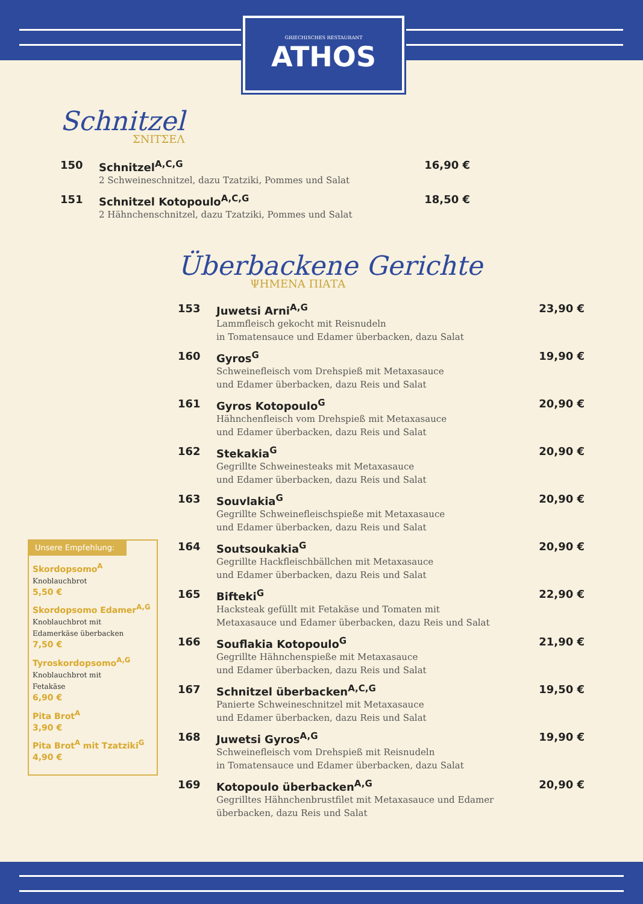GRIECHISCHES RESTAURANT
ATHOS
Schnitzel
ΣΝΙΤΣΕΛ
150 Schnitzel<sup>A,C,G</sup>
2 Schweineschnitzel, dazu Tzatziki, Pommes und Salat
16,90 €
151 Schnitzel Kotopoulo<sup>A,C,G</sup>
2 Hähnchenschnitzel, dazu Tzatziki, Pommes und Salat
18,50 €
Überbackene Gerichte
ΨΗΜΕΝΑ ΠΙΑΤΑ
153 Juwetsi Arni<sup>A,G</sup>
Lammfleisch gekocht mit Reisnudeln
in Tomatensauce und Edamer überbacken, dazu Salat
23,90 €
160 Gyros<sup>G</sup>
Schweinefleisch vom Drehspieß mit Metaxasauce
und Edamer überbacken, dazu Reis und Salat
19,90 €
161 Gyros Kotopoulo<sup>G</sup>
Hähnchenfleisch vom Drehspieß mit Metaxasauce
und Edamer überbacken, dazu Reis und Salat
20,90 €
162 Stekakia<sup>G</sup>
Gegrillte Schweinesteaks mit Metaxasauce
und Edamer überbacken, dazu Reis und Salat
20,90 €
163 Souvlakia<sup>G</sup>
Gegrillte Schweinefleischspieße mit Metaxasauce
und Edamer überbacken, dazu Reis und Salat
20,90 €
164 Soutsoukakia<sup>G</sup>
Gegrillte Hackfleischbällchen mit Metaxasauce
und Edamer überbacken, dazu Reis und Salat
20,90 €
165 Bifteki<sup>G</sup>
Hacksteak gefüllt mit Fetakäse und Tomaten mit
Metaxasauce und Edamer überbacken, dazu Reis und Salat
22,90 €
166 Souflakia Kotopoulo<sup>G</sup>
Gegrillte Hähnchenspieße mit Metaxasauce
und Edamer überbacken, dazu Reis und Salat
21,90 €
167 Schnitzel überbacken<sup>A,C,G</sup>
Panierte Schweineschnitzel mit Metaxasauce
und Edamer überbacken, dazu Reis und Salat
19,50 €
168 Juwetsi Gyros<sup>A,G</sup>
Schweinefleisch vom Drehspieß mit Reisnudeln
in Tomatensauce und Edamer überbacken, dazu Salat
19,90 €
169 Kotopoulo überbacken<sup>A,G</sup>
Gegrilltes Hähnchenbrustfilet mit Metaxasauce und Edamer
überbacken, dazu Reis und Salat
20,90 €
Unsere Empfehlung:
Skordopsomo<sup>A</sup>
Knoblauchbrot
5,50 €
Skordopsomo Edamer<sup>A,G</sup>
Knoblauchbrot mit
Edamerkäse überbacken
7,50 €
Tyroskordopsomo<sup>A,G</sup>
Knoblauchbrot mit
Fetakäse
6,90 €
Pita Brot<sup>A</sup>
3,90 €
Pita Brot<sup>A</sup> mit Tzatziki<sup>G</sup>
4,90 €